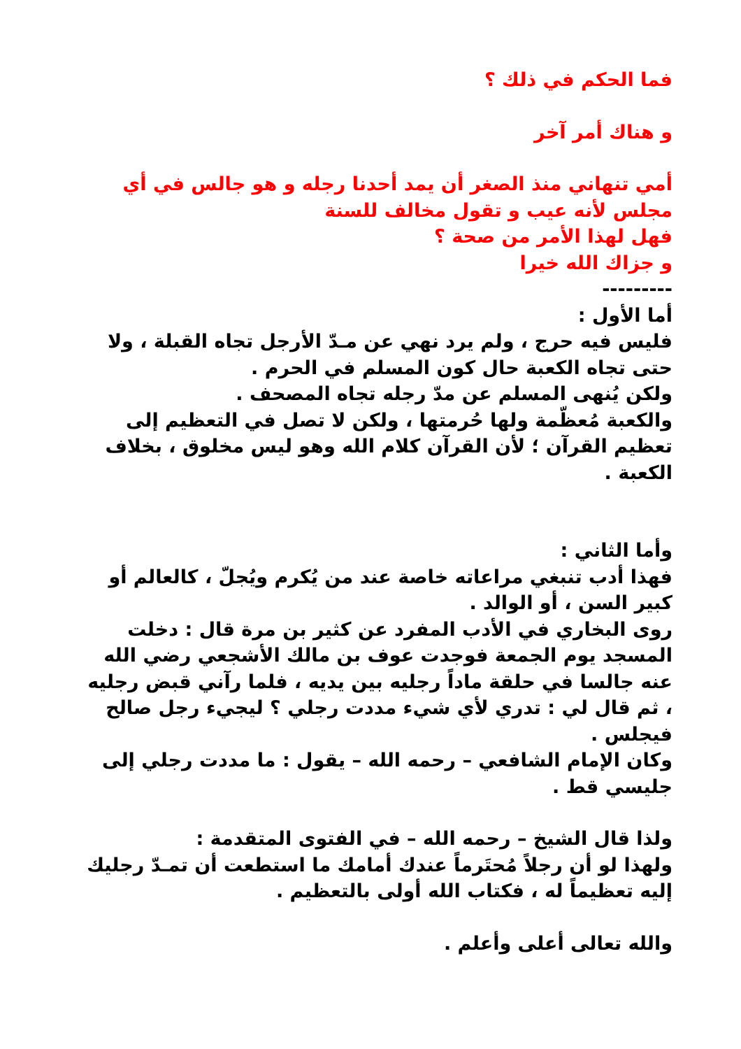فما الحكم في ذلك ؟
و هناك أمر آخر
أمي تنهاني منذ الصغر أن يمد أحدنا رجله و هو جالس في أي مجلس لأنه عيب و تقول مخالف للسنة
فهل لهذا الأمر من صحة ؟
و جزاك الله خيرا
---------
أما الأول :
فليس فيه حرج ، ولم يرد نهي عن مـدّ الأرجل تجاه القبلة ، ولا حتى تجاه الكعبة حال كون المسلم في الحرم .
ولكن يُنهى المسلم عن مدّ رجله تجاه المصحف .
والكعبة مُعظّمة ولها حُرمتها ، ولكن لا تصل في التعظيم إلى تعظيم القرآن ؛ لأن القرآن كلام الله وهو ليس مخلوق ، بخلاف الكعبة .
وأما الثاني :
فهذا أدب تنبغي مراعاته خاصة عند من يُكرم ويُجلّ ، كالعالم أو كبير السن ، أو الوالد .
روى البخاري في الأدب المفرد عن كثير بن مرة قال : دخلت المسجد يوم الجمعة فوجدت عوف بن مالك الأشجعي رضي الله عنه جالسا في حلقة ماداً رجليه بين يديه ، فلما رآني قبض رجليه ، ثم قال لي : تدري لأي شيء مددت رجلي ؟ ليجيء رجل صالح فيجلس .
وكان الإمام الشافعي – رحمه الله – يقول : ما مددت رجلي إلى جليسي قط .
ولذا قال الشيخ – رحمه الله – في الفتوى المتقدمة :
ولهذا لو أن رجلاً مُحتَرماً عندك أمامك ما استطعت أن تمـدّ رجليك إليه تعظيماً له ، فكتاب الله أولى بالتعظيم .
والله تعالى أعلى وأعلم .